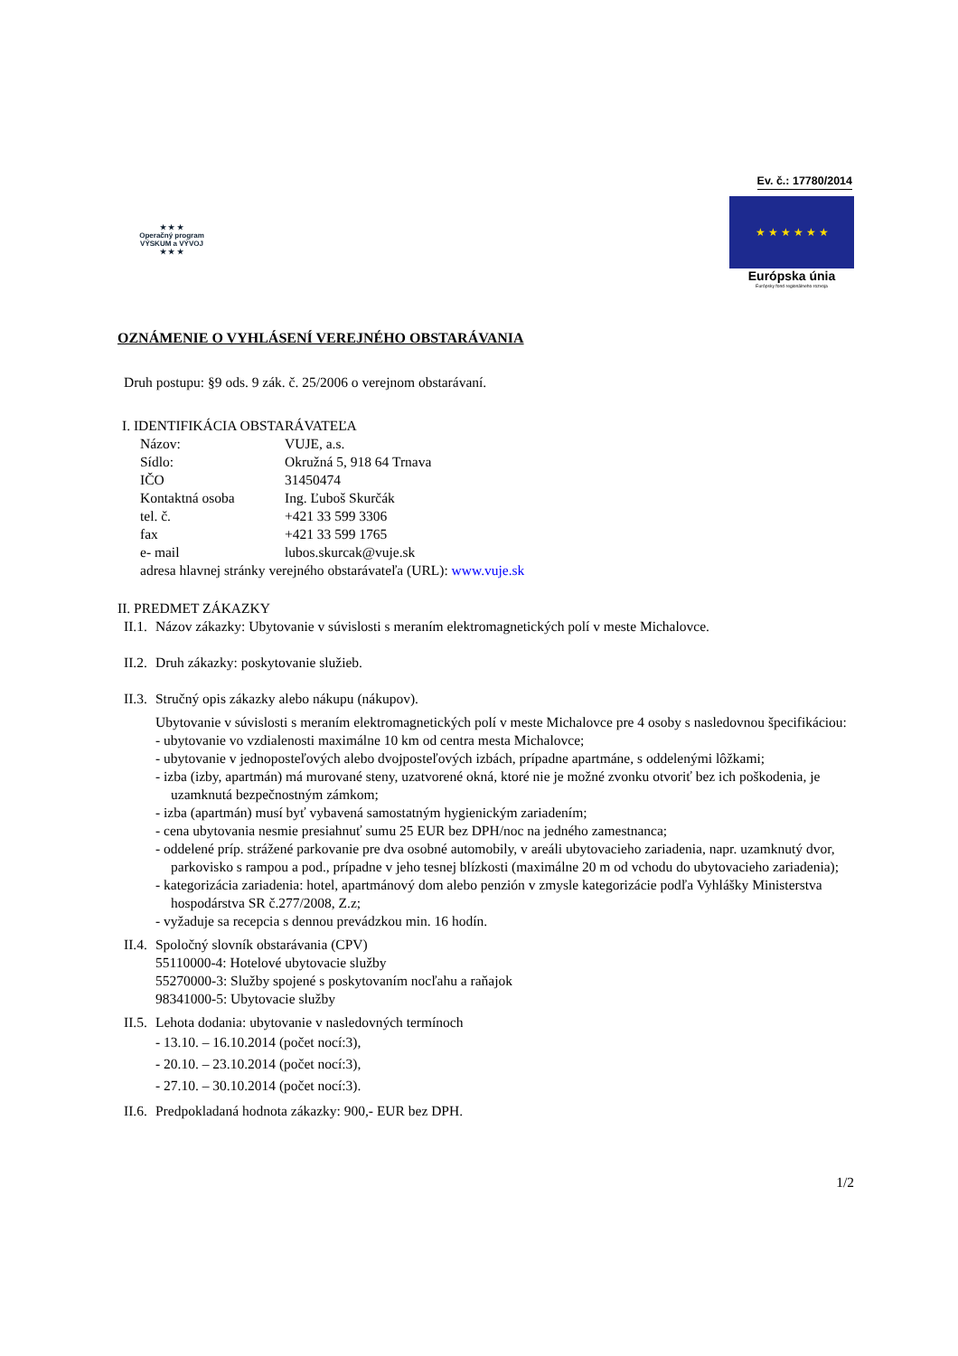Ev. č.: 17780/2014
★ ★ ★
Operačný program
VÝSKUM a VÝVOJ
★ ★ ★
★ ★ ★ ★ ★ ★
Európska únia
Európsky fond regionálneho rozvoja
OZNÁMENIE O VYHLÁSENÍ VEREJNÉHO OBSTARÁVANIA
Druh postupu: §9 ods. 9 zák. č. 25/2006 o verejnom obstarávaní.
I. IDENTIFIKÁCIA OBSTARÁVATEĽA
Názov:
VUJE, a.s.
Sídlo:
Okružná 5, 918 64 Trnava
IČO
31450474
Kontaktná osoba
Ing. Ľuboš Skurčák
tel. č.
+421 33 599 3306
fax
+421 33 599 1765
e- mail
lubos.skurcak@vuje.sk
adresa hlavnej stránky verejného obstarávateľa (URL): www.vuje.sk
II. PREDMET ZÁKAZKY
II.1.
Názov zákazky: Ubytovanie v súvislosti s meraním elektromagnetických polí v meste Michalovce.
II.2.
Druh zákazky: poskytovanie služieb.
II.3.
Stručný opis zákazky alebo nákupu (nákupov).
Ubytovanie v súvislosti s meraním elektromagnetických polí v meste Michalovce pre 4 osoby s nasledovnou špecifikáciou:
- ubytovanie vo vzdialenosti maximálne 10 km od centra mesta Michalovce;
- ubytovanie v jednoposteľových alebo dvojposteľových izbách, prípadne apartmáne, s oddelenými lôžkami;
- izba (izby, apartmán) má murované steny, uzatvorené okná, ktoré nie je možné zvonku otvoriť bez ich poškodenia, je uzamknutá bezpečnostným zámkom;
- izba (apartmán) musí byť vybavená samostatným hygienickým zariadením;
- cena ubytovania nesmie presiahnuť sumu 25 EUR bez DPH/noc na jedného zamestnanca;
- oddelené príp. strážené parkovanie pre dva osobné automobily, v areáli ubytovacieho zariadenia, napr. uzamknutý dvor, parkovisko s rampou a pod., prípadne v jeho tesnej blízkosti (maximálne 20 m od vchodu do ubytovacieho zariadenia);
- kategorizácia zariadenia: hotel, apartmánový dom alebo penzión v zmysle kategorizácie podľa Vyhlášky Ministerstva hospodárstva SR č.277/2008, Z.z;
- vyžaduje sa recepcia s dennou prevádzkou min. 16 hodín.
II.4.
Spoločný slovník obstarávania (CPV)
55110000-4: Hotelové ubytovacie služby
55270000-3: Služby spojené s poskytovaním nocľahu a raňajok
98341000-5: Ubytovacie služby
II.5.
Lehota dodania: ubytovanie v nasledovných termínoch
- 13.10. – 16.10.2014 (počet nocí:3),
- 20.10. – 23.10.2014 (počet nocí:3),
- 27.10. – 30.10.2014 (počet nocí:3).
II.6.
Predpokladaná hodnota zákazky: 900,- EUR bez DPH.
1/2